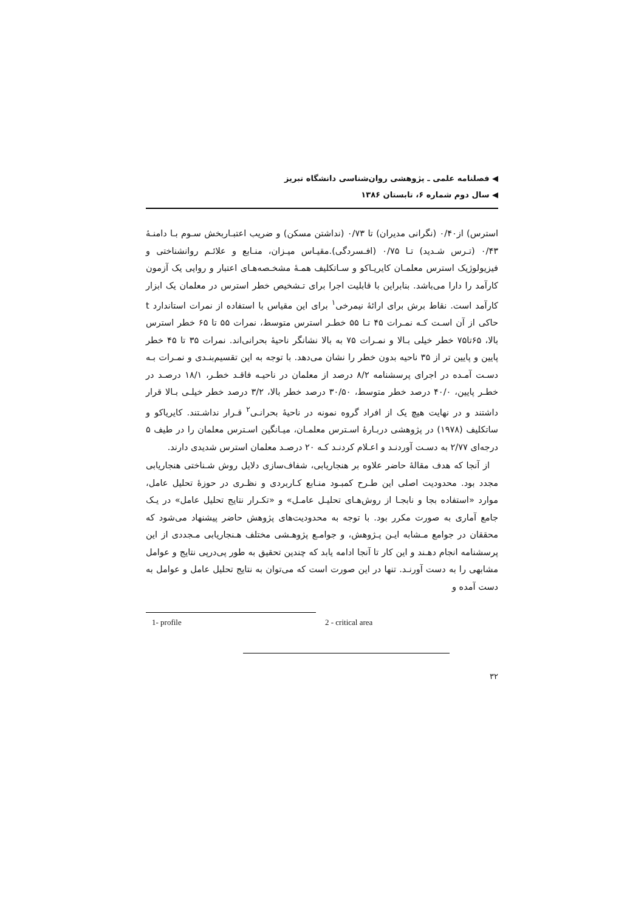فصلنامه علمی ـ پژوهشی روان‌شناسی دانشگاه تبریز
سال دوم شماره ۶، تابستان ۱۳۸۶
استرس) از۰/۴۰ (نگرانی مدیران) تا ۰/۷۳ (نداشتن مسکن) و ضریب اعتبـاربخش سـوم بـا دامنـۀ ۰/۴۳ (تـرس شـدید) تـا ۰/۷۵ (افـسردگی).مقیـاس میـزان، منـابع و علائـم روانشناختی و فیزیولوژیک استرس معلمـان کایریـاکو و سـاتکلیف همـۀ مشخـصه‌هـای اعتبار و روایی یک آزمون کارآمد را دارا می‌باشد. بنابراین با قابلیت اجرا برای تـشخیص خطر استرس در معلمان یک ابزار کارآمد است. نقاط برش برای ارائۀ نیمرخی<sup>۱</sup> برای این مقیاس با استفاده از نمرات استاندارد t حاکی از آن اسـت کـه نمـرات ۴۵ تـا ۵۵ خطـر استرس متوسط، نمرات ۵۵ تا ۶۵ خطر استرس بالا، ۶۵تا۷۵ خطر خیلی بـالا و نمـرات ۷۵ به بالا نشانگر ناحیۀ بحرانی‌اند. نمرات ۳۵ تا ۴۵ خطر پایین و پایین تر از ۳۵ ناحیه بدون خطر را نشان می‌دهد. با توجه به این تقسیم‌بنـدی و نمـرات بـه دسـت آمـده در اجرای پرسشنامه ۸/۲ درصد از معلمان در ناحیـه فاقـد خطـر، ۱۸/۱ درصـد در خطـر پایین، ۴۰/۰ درصد خطر متوسط، ۳۰/۵۰ درصد خطر بالا، ۳/۲ درصد خطر خیلـی بـالا قرار داشتند و در نهایت هیچ یک از افراد گروه نمونه در ناحیۀ بحرانـی<sup>۲</sup> قـرار نداشـتند. کایریاکو و ساتکلیف (۱۹۷۸) در پژوهشی دربـارۀ اسـترس معلمـان، میـانگین اسـترس معلمان را در طیف ۵ درجه‌ای ۲/۷۷ به دسـت آوردنـد و اعـلام کردنـد کـه ۲۰ درصـد معلمان استرس شدیدی دارند.
از آنجا که هدف مقالۀ حاضر علاوه بر هنجاریابی، شفاف‌سازی دلایل روش شـناختی هنجاریابی مجدد بود. محدودیت اصلی این طـرح کمبـود منـابع کـاربردی و نظـری در حوزۀ تحلیل عامل، موارد «استفاده بجا و نابجـا از روش‌هـای تحلیـل عامـل» و «تکـرار نتایج تحلیل عامل» در یـک جامع آماری به صورت مکرر بود. با توجه به محدودیت‌های پژوهش حاضر پیشنهاد می‌شود که محققان در جوامع مـشابه ایـن پـژوهش، و جوامـع پژوهـشی مختلف هـنجاریابی مـجددی از این پرسشنامه انجام دهـند و این کار تا آنجا ادامه یابد که چندین تحقیق به طور پی‌درپی نتایج و عوامل مشابهی را به دست آورنـد. تنها در این صورت است که می‌توان به نتایج تحلیل عامل و عوامل به دست آمده و
1- profile 2 - critical area
۳۲